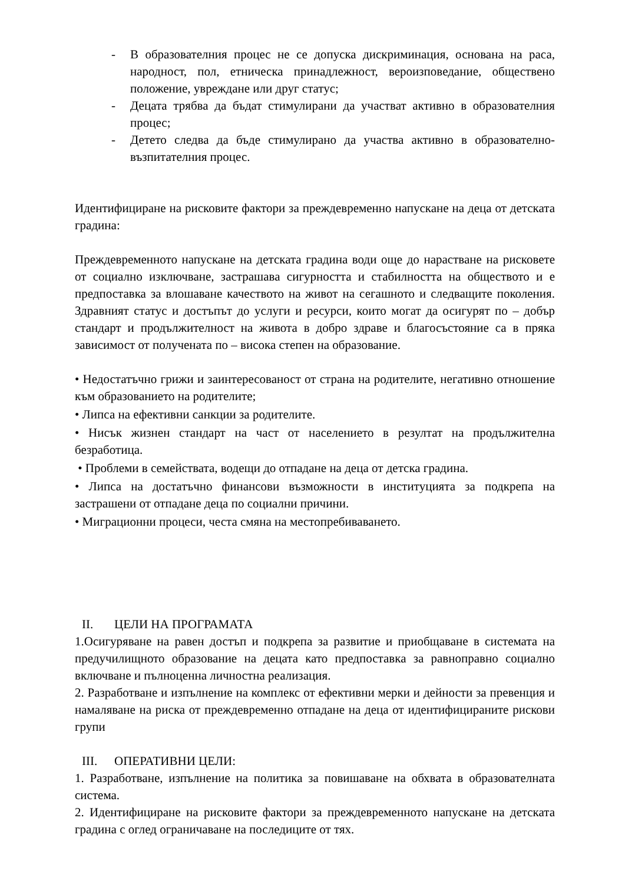- В образователния процес не се допуска дискриминация, основана на раса, народност, пол, етническа принадлежност, вероизповедание, обществено положение, увреждане или друг статус;
- Децата трябва да бъдат стимулирани да участват активно в образователния процес;
- Детето следва да бъде стимулирано да участва активно в образователно-възпитателния процес.
Идентифициране на рисковите фактори за преждевременно напускане на деца от детската градина:
Преждевременното напускане на детската градина води още до нарастване на рисковете от социално изключване, застрашава сигурността и стабилността на обществото и е предпоставка за влошаване качеството на живот на сегашното и следващите поколения. Здравният статус и достъпът до услуги и ресурси, които могат да осигурят по – добър стандарт и продължителност на живота в добро здраве и благосъстояние са в пряка зависимост от получената по – висока степен на образование.
• Недостатъчно грижи и заинтересованост от страна на родителите, негативно отношение към образованието на родителите;
• Липса на ефективни санкции за родителите.
• Нисък жизнен стандарт на част от населението в резултат на продължителна безработица.
• Проблеми в семействата, водещи до отпадане на деца от детска градина.
• Липса на достатъчно финансови възможности в институцията за подкрепа на застрашени от отпадане деца по социални причини.
• Миграционни процеси, честа смяна на местопребиваването.
II. ЦЕЛИ НА ПРОГРАМАТА
1.Осигуряване на равен достъп и подкрепа за развитие и приобщаване в системата на предучилищното образование на децата като предпоставка за равноправно социално включване и пълноценна личностна реализация.
2. Разработване и изпълнение на комплекс от ефективни мерки и дейности за превенция и намаляване на риска от преждевременно отпадане на деца от идентифицираните рискови групи
III. ОПЕРАТИВНИ ЦЕЛИ:
1. Разработване, изпълнение на политика за повишаване на обхвата в образователната система.
2. Идентифициране на рисковите фактори за преждевременното напускане на детската градина с оглед ограничаване на последиците от тях.